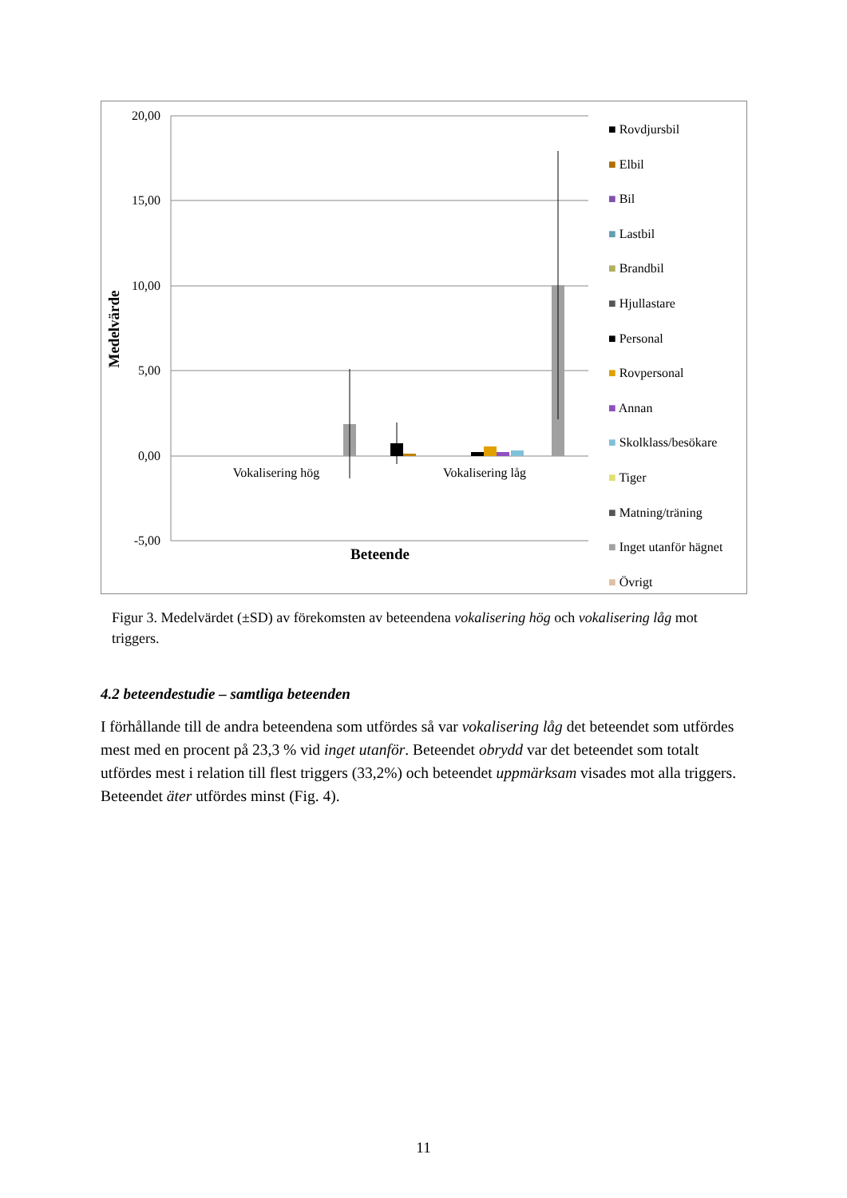20,00
15,00
10,00
5,00
0,00
-5,00
Medelvärde
Vokalisering hög
Vokalisering låg
Beteende
■ Rovdjursbil
■ Elbil
■ Bil
■ Lastbil
■ Brandbil
■ Hjullastare
■ Personal
■ Rovpersonal
■ Annan
■ Skolklass/besökare
■ Tiger
■ Matning/träning
■ Inget utanför hägnet
■ Övrigt
Figur 3. Medelvärdet (±SD) av förekomsten av beteendena vokalisering hög och vokalisering låg mot triggers.
4.2 beteendestudie – samtliga beteenden
I förhållande till de andra beteendena som utfördes så var vokalisering låg det beteendet som utfördes mest med en procent på 23,3 % vid inget utanför. Beteendet obrydd var det beteendet som totalt utfördes mest i relation till flest triggers (33,2%) och beteendet uppmärksam visades mot alla triggers. Beteendet äter utfördes minst (Fig. 4).
11